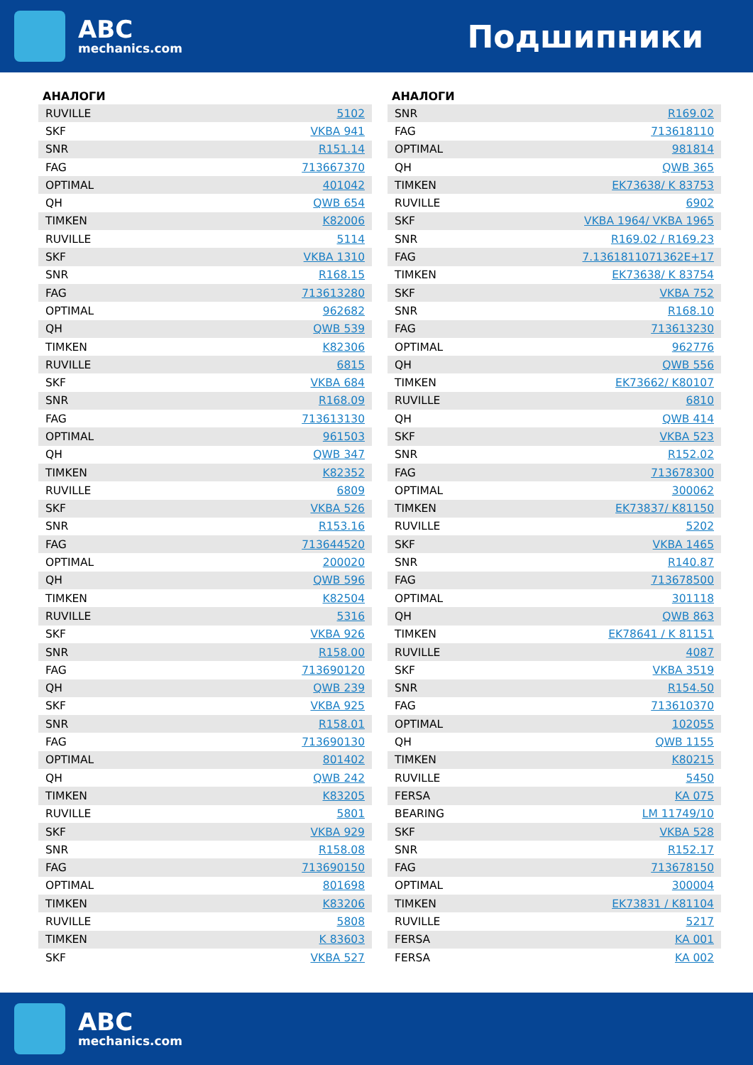ABC
mechanics.com
Подшипники
АНАЛОГИ
| RUVILLE | 5102 |
| SKF | VKBA 941 |
| SNR | R151.14 |
| FAG | 713667370 |
| OPTIMAL | 401042 |
| QH | QWB 654 |
| TIMKEN | K82006 |
| RUVILLE | 5114 |
| SKF | VKBA 1310 |
| SNR | R168.15 |
| FAG | 713613280 |
| OPTIMAL | 962682 |
| QH | QWB 539 |
| TIMKEN | K82306 |
| RUVILLE | 6815 |
| SKF | VKBA 684 |
| SNR | R168.09 |
| FAG | 713613130 |
| OPTIMAL | 961503 |
| QH | QWB 347 |
| TIMKEN | K82352 |
| RUVILLE | 6809 |
| SKF | VKBA 526 |
| SNR | R153.16 |
| FAG | 713644520 |
| OPTIMAL | 200020 |
| QH | QWB 596 |
| TIMKEN | K82504 |
| RUVILLE | 5316 |
| SKF | VKBA 926 |
| SNR | R158.00 |
| FAG | 713690120 |
| QH | QWB 239 |
| SKF | VKBA 925 |
| SNR | R158.01 |
| FAG | 713690130 |
| OPTIMAL | 801402 |
| QH | QWB 242 |
| TIMKEN | K83205 |
| RUVILLE | 5801 |
| SKF | VKBA 929 |
| SNR | R158.08 |
| FAG | 713690150 |
| OPTIMAL | 801698 |
| TIMKEN | K83206 |
| RUVILLE | 5808 |
| TIMKEN | K 83603 |
| SKF | VKBA 527 |
АНАЛОГИ
| SNR | R169.02 |
| FAG | 713618110 |
| OPTIMAL | 981814 |
| QH | QWB 365 |
| TIMKEN | EK73638/ K 83753 |
| RUVILLE | 6902 |
| SKF | VKBA 1964/ VKBA 1965 |
| SNR | R169.02 / R169.23 |
| FAG | 7.1361811071362E+17 |
| TIMKEN | EK73638/ K 83754 |
| SKF | VKBA 752 |
| SNR | R168.10 |
| FAG | 713613230 |
| OPTIMAL | 962776 |
| QH | QWB 556 |
| TIMKEN | EK73662/ K80107 |
| RUVILLE | 6810 |
| QH | QWB 414 |
| SKF | VKBA 523 |
| SNR | R152.02 |
| FAG | 713678300 |
| OPTIMAL | 300062 |
| TIMKEN | EK73837/ K81150 |
| RUVILLE | 5202 |
| SKF | VKBA 1465 |
| SNR | R140.87 |
| FAG | 713678500 |
| OPTIMAL | 301118 |
| QH | QWB 863 |
| TIMKEN | EK78641 / K 81151 |
| RUVILLE | 4087 |
| SKF | VKBA 3519 |
| SNR | R154.50 |
| FAG | 713610370 |
| OPTIMAL | 102055 |
| QH | QWB 1155 |
| TIMKEN | K80215 |
| RUVILLE | 5450 |
| FERSA | KA 075 |
| BEARING | LM 11749/10 |
| SKF | VKBA 528 |
| SNR | R152.17 |
| FAG | 713678150 |
| OPTIMAL | 300004 |
| TIMKEN | EK73831 / K81104 |
| RUVILLE | 5217 |
| FERSA | KA 001 |
| FERSA | KA 002 |
ABC
mechanics.com